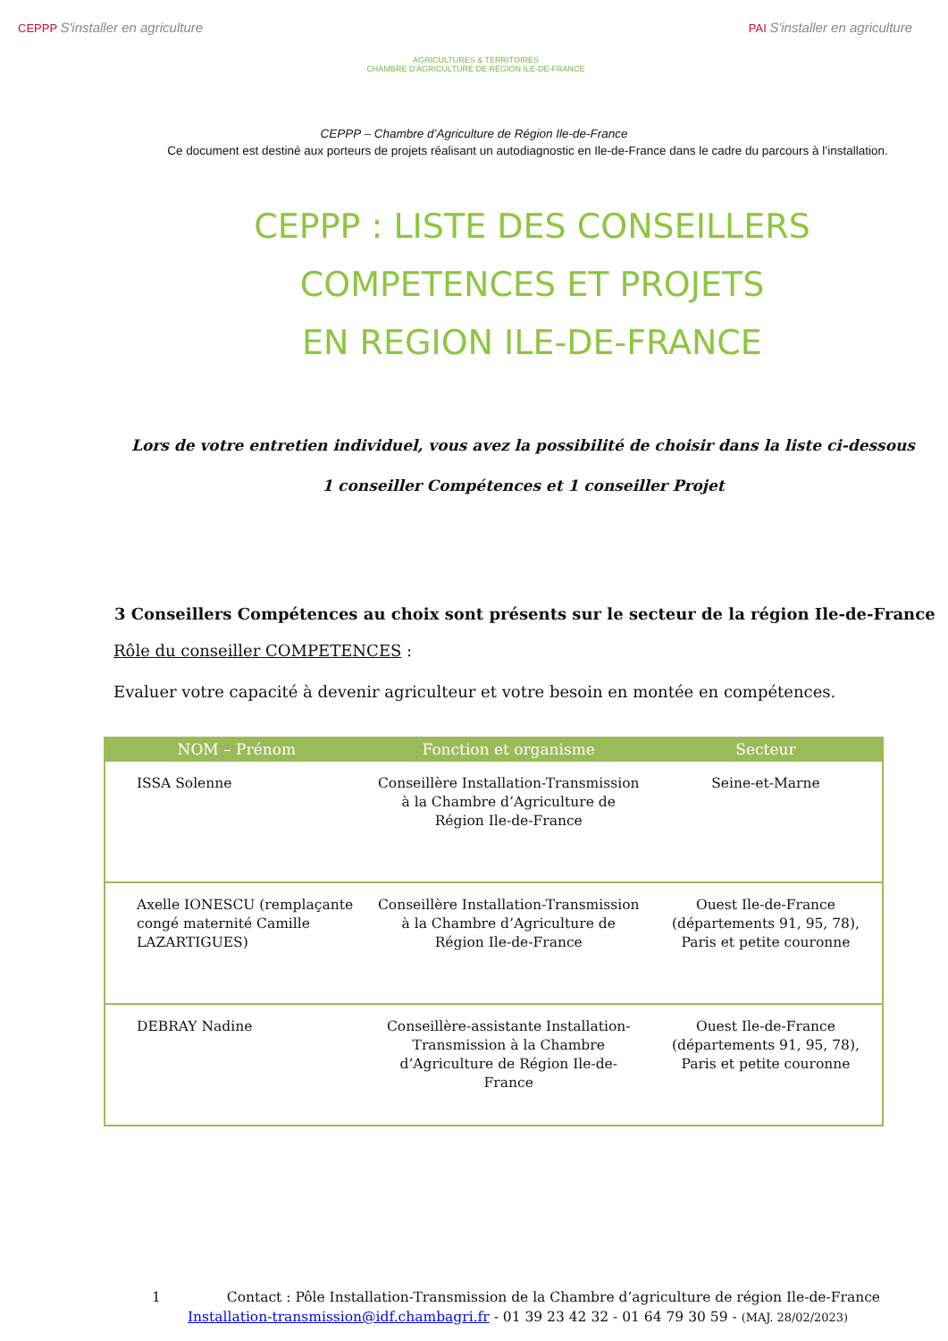CEPPP S'installer en agriculture
AGRICULTURES & TERRITOIRES
CHAMBRE D'AGRICULTURE DE RÉGION ILE-DE-FRANCE
PAI S'installer en agriculture
CEPPP – Chambre d’Agriculture de Région Ile-de-France
Ce document est destiné aux porteurs de projets réalisant un autodiagnostic en Ile-de-France dans le cadre du parcours à l’installation.
CEPPP : LISTE DES CONSEILLERS
COMPETENCES ET PROJETS
EN REGION ILE-DE-FRANCE
Lors de votre entretien individuel, vous avez la possibilité de choisir dans la liste ci-dessous
1 conseiller Compétences et 1 conseiller Projet
3 Conseillers Compétences au choix sont présents sur le secteur de la région Ile-de-France
Rôle du conseiller COMPETENCES :
Evaluer votre capacité à devenir agriculteur et votre besoin en montée en compétences.
| NOM – Prénom | Fonction et organisme | Secteur |
| --- | --- | --- |
| ISSA Solenne | Conseillère Installation-Transmission à la Chambre d’Agriculture de Région Ile-de-France | Seine-et-Marne |
| Axelle IONESCU (remplaçante congé maternité Camille LAZARTIGUES) | Conseillère Installation-Transmission à la Chambre d’Agriculture de Région Ile-de-France | Ouest Ile-de-France (départements 91, 95, 78), Paris et petite couronne |
| DEBRAY Nadine | Conseillère-assistante Installation-Transmission à la Chambre d’Agriculture de Région Ile-de-France | Ouest Ile-de-France (départements 91, 95, 78), Paris et petite couronne |
1 Contact : Pôle Installation-Transmission de la Chambre d’agriculture de région Ile-de-France
Installation-transmission@idf.chambagri.fr - 01 39 23 42 32 - 01 64 79 30 59 - (MAJ. 28/02/2023)